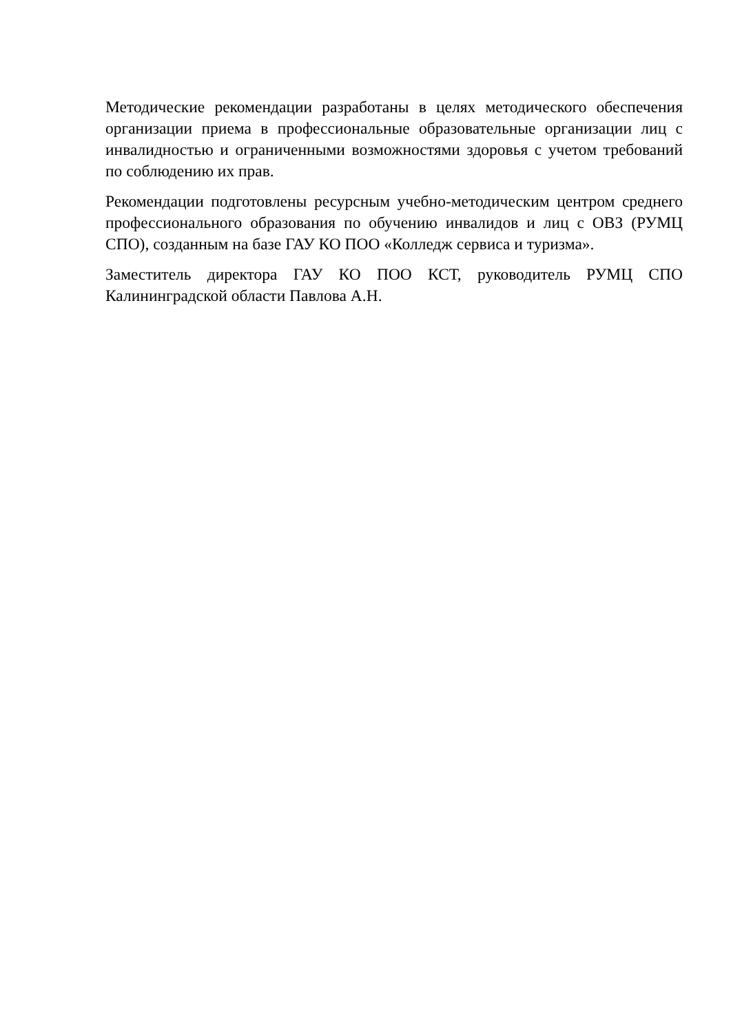Методические рекомендации разработаны в целях методического обеспечения организации приема в профессиональные образовательные организации лиц с инвалидностью и ограниченными возможностями здоровья с учетом требований по соблюдению их прав.
Рекомендации подготовлены ресурсным учебно-методическим центром среднего профессионального образования по обучению инвалидов и лиц с ОВЗ (РУМЦ СПО), созданным на базе ГАУ КО ПОО «Колледж сервиса и туризма».
Заместитель директора ГАУ КО ПОО КСТ, руководитель РУМЦ СПО Калининградской области Павлова А.Н.